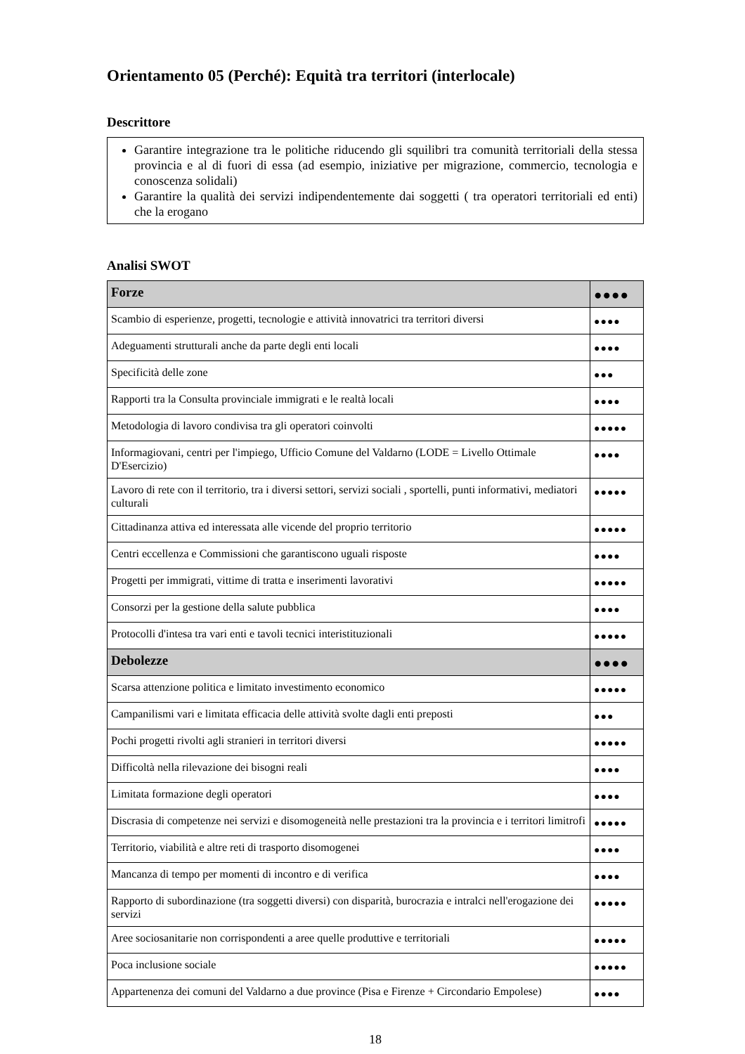Orientamento 05 (Perché): Equità tra territori (interlocale)
Descrittore
Garantire integrazione tra le politiche riducendo gli squilibri tra comunità territoriali della stessa provincia e al di fuori di essa (ad esempio, iniziative per migrazione, commercio, tecnologia e conoscenza solidali)
Garantire la qualità dei servizi indipendentemente dai soggetti ( tra operatori territoriali ed enti) che la erogano
Analisi SWOT
| Forze | ●●●● |
| Scambio di esperienze, progetti, tecnologie e attività innovatrici tra territori diversi | ●●●● |
| Adeguamenti strutturali anche da parte degli enti locali | ●●●● |
| Specificità delle zone | ●●● |
| Rapporti tra la Consulta provinciale immigrati e le realtà locali | ●●●● |
| Metodologia di lavoro condivisa tra gli operatori coinvolti | ●●●●● |
| Informagiovani, centri per l'impiego, Ufficio Comune del Valdarno (LODE = Livello Ottimale D'Esercizio) | ●●●● |
| Lavoro di rete con il territorio, tra i diversi settori, servizi sociali , sportelli, punti informativi, mediatori culturali | ●●●●● |
| Cittadinanza attiva ed interessata alle vicende del proprio territorio | ●●●●● |
| Centri eccellenza e Commissioni che garantiscono uguali risposte | ●●●● |
| Progetti per immigrati, vittime di tratta e inserimenti lavorativi | ●●●●● |
| Consorzi per la gestione della salute pubblica | ●●●● |
| Protocolli d'intesa tra vari enti e tavoli tecnici interistituzionali | ●●●●● |
| Debolezze | ●●●● |
| Scarsa attenzione politica e limitato investimento economico | ●●●●● |
| Campanilismi vari e limitata efficacia delle attività svolte dagli enti preposti | ●●● |
| Pochi progetti rivolti agli stranieri in territori diversi | ●●●●● |
| Difficoltà nella rilevazione dei bisogni reali | ●●●● |
| Limitata formazione degli operatori | ●●●● |
| Discrasia di competenze nei servizi e disomogeneità nelle prestazioni tra la provincia e i territori limitrofi | ●●●●● |
| Territorio, viabilità e altre reti di trasporto disomogenei | ●●●● |
| Mancanza di tempo per momenti di incontro e di verifica | ●●●● |
| Rapporto di subordinazione (tra soggetti diversi) con disparità, burocrazia e intralci nell'erogazione dei servizi | ●●●●● |
| Aree sociosanitarie non corrispondenti a aree quelle produttive e territoriali | ●●●●● |
| Poca inclusione sociale | ●●●●● |
| Appartenenza dei comuni del Valdarno a due province (Pisa e Firenze + Circondario Empolese) | ●●●● |
18